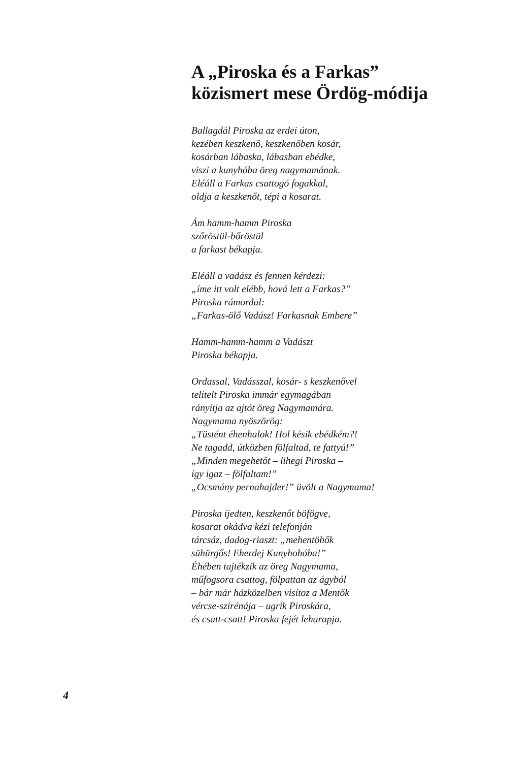A „Piroska és a Farkas”
közismert mese Ördög-módija
Ballagdál Piroska az erdei úton,
kezében keszkenő, keszkenőben kosár,
kosárban lábaska, lábasban ebédke,
viszi a kunyhóba öreg nagymamának.
Eléáll a Farkas csattogó fogakkal,
oldja a keszkenőt, tépi a kosarat.
Ám hamm-hamm Piroska
szőröstül-bőröstül
a farkast békapja.
Eléáll a vadász és fennen kérdezi:
„íme itt volt elébb, hová lett a Farkas?”
Piroska rámordul:
„Farkas-ölő Vadász! Farkasnak Embere”
Hamm-hamm-hamm a Vadászt
Piroska békapja.
Ordassal, Vadásszal, kosár- s keszkenővel
telitelt Piroska immár egymagában
rányitja az ajtót öreg Nagymamára.
Nagymama nyöszörög:
„Tüstént éhenhalok! Hol késik ebédkém?!
Ne tagadd, útközben fölfaltad, te fattyú!”
„Minden megehetőt – lihegi Piroska –
így igaz – fölfaltam!”
„Ocsmány pernahajder!” üvölt a Nagymama!
Piroska ijedten, keszkenőt böfögve,
kosarat okádva kézi telefonján
tárcsáz, dadog-riaszt: „mehentöhők
sühürgős! Eherdej Kunyhohóba!”
Éhében tajtékzik az öreg Nagymama,
műfogsora csattog, fölpattan az ágyból
– bár már házközelben visítoz a Mentők
vércse-szirénája – ugrik Piroskára,
és csatt-csatt! Piroska fejét leharapja.
4